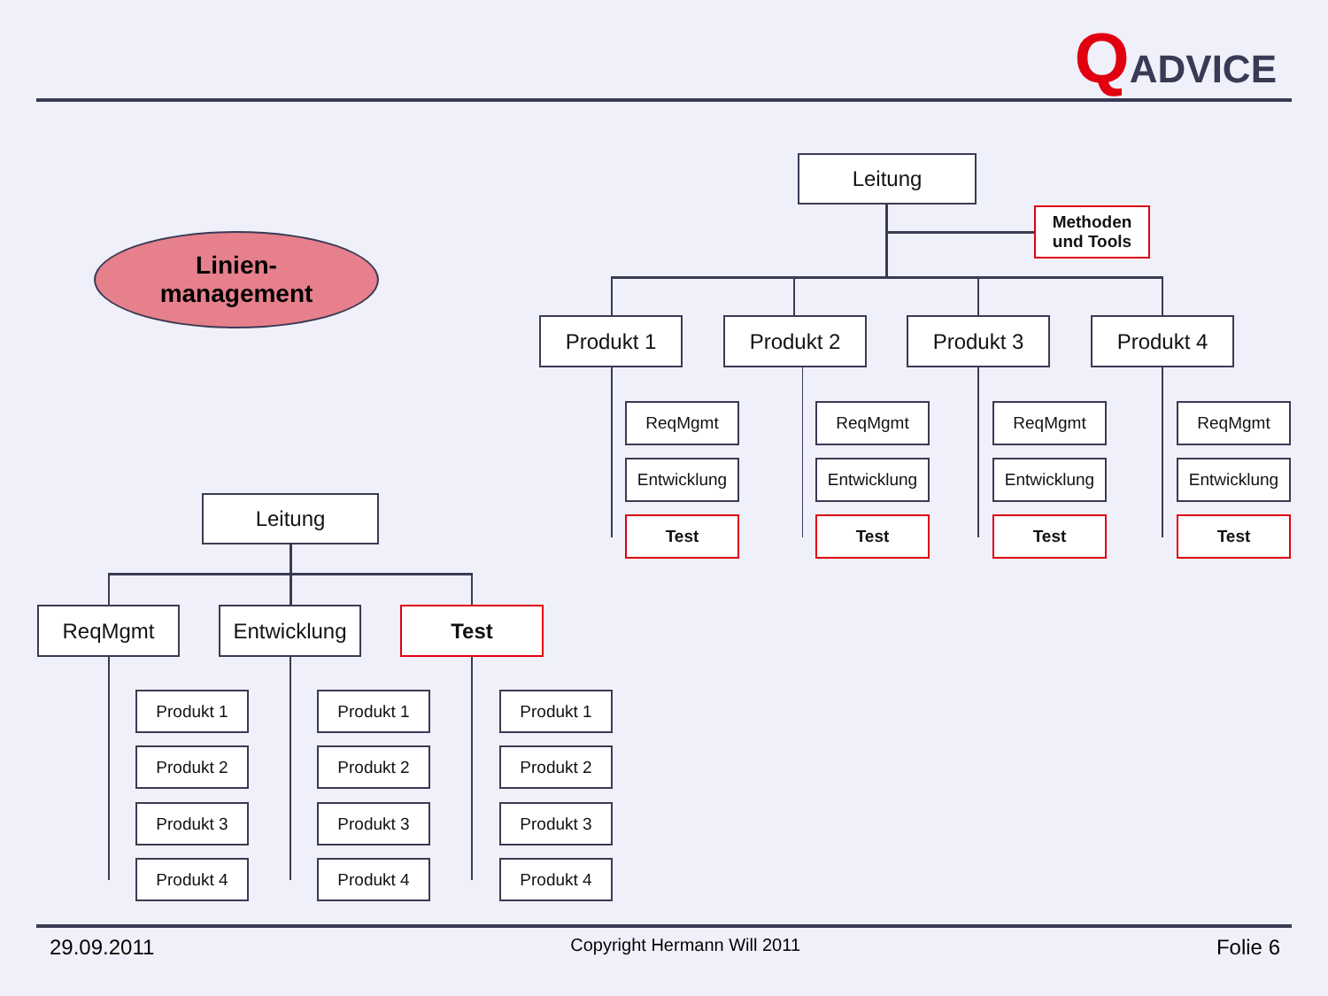QADVICE
Linien-
management
Leitung
Methoden und Tools
Produkt 1 Produkt 2 Produkt 3 Produkt 4
ReqMgmt
Entwicklung
Test
ReqMgmt
Entwicklung
Test
ReqMgmt
Entwicklung
Test
ReqMgmt
Entwicklung
Test
Leitung
ReqMgmt Entwicklung Test
Produkt 1
Produkt 2
Produkt 3
Produkt 4
Produkt 1
Produkt 2
Produkt 3
Produkt 4
Produkt 1
Produkt 2
Produkt 3
Produkt 4
29.09.2011 Copyright Hermann Will 2011 Folie 6